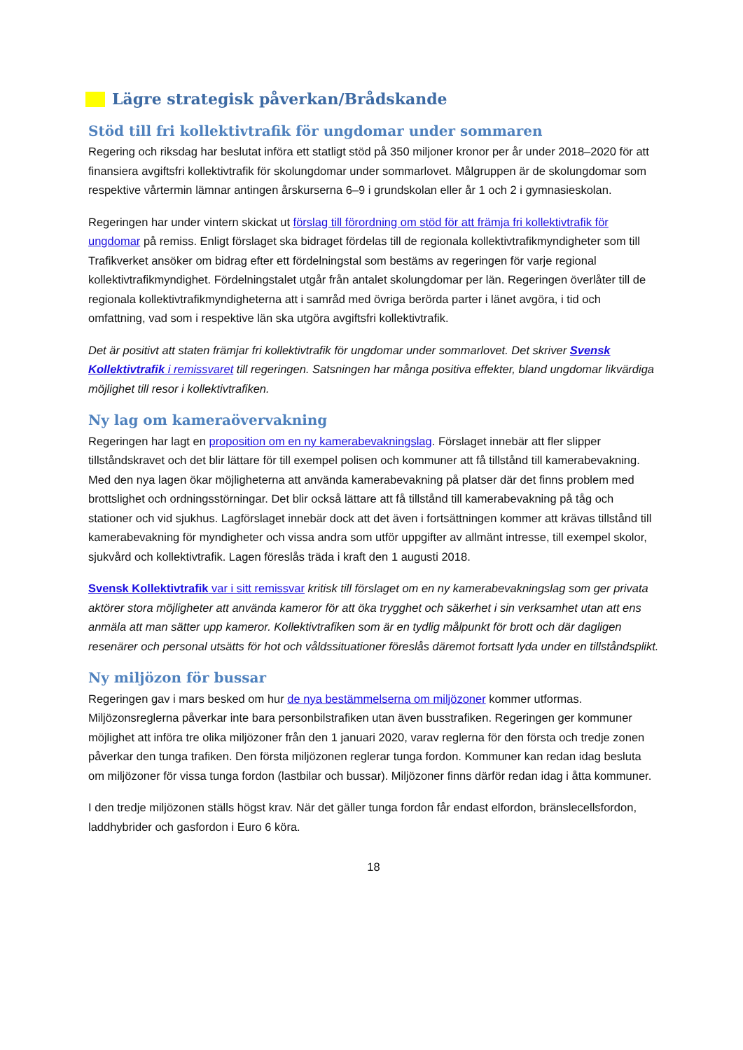Lägre strategisk påverkan/Brådskande
Stöd till fri kollektivtrafik för ungdomar under sommaren
Regering och riksdag har beslutat införa ett statligt stöd på 350 miljoner kronor per år under 2018–2020 för att finansiera avgiftsfri kollektivtrafik för skolungdomar under sommarlovet. Målgruppen är de skolungdomar som respektive vårtermin lämnar antingen årskurserna 6–9 i grundskolan eller år 1 och 2 i gymnasieskolan.
Regeringen har under vintern skickat ut förslag till förordning om stöd för att främja fri kollektivtrafik för ungdomar på remiss. Enligt förslaget ska bidraget fördelas till de regionala kollektivtrafikmyndigheter som till Trafikverket ansöker om bidrag efter ett fördelningstal som bestäms av regeringen för varje regional kollektivtrafikmyndighet. Fördelningstalet utgår från antalet skolungdomar per län. Regeringen överlåter till de regionala kollektivtrafikmyndigheterna att i samråd med övriga berörda parter i länet avgöra, i tid och omfattning, vad som i respektive län ska utgöra avgiftsfri kollektivtrafik.
Det är positivt att staten främjar fri kollektivtrafik för ungdomar under sommarlovet. Det skriver Svensk Kollektivtrafik i remissvaret till regeringen. Satsningen har många positiva effekter, bland ungdomar likvärdiga möjlighet till resor i kollektivtrafiken.
Ny lag om kameraövervakning
Regeringen har lagt en proposition om en ny kamerabevakningslag. Förslaget innebär att fler slipper tillståndskravet och det blir lättare för till exempel polisen och kommuner att få tillstånd till kamerabevakning. Med den nya lagen ökar möjligheterna att använda kamerabevakning på platser där det finns problem med brottslighet och ordningsstörningar. Det blir också lättare att få tillstånd till kamerabevakning på tåg och stationer och vid sjukhus. Lagförslaget innebär dock att det även i fortsättningen kommer att krävas tillstånd till kamerabevakning för myndigheter och vissa andra som utför uppgifter av allmänt intresse, till exempel skolor, sjukvård och kollektivtrafik. Lagen föreslås träda i kraft den 1 augusti 2018.
Svensk Kollektivtrafik var i sitt remissvar kritisk till förslaget om en ny kamerabevakningslag som ger privata aktörer stora möjligheter att använda kameror för att öka trygghet och säkerhet i sin verksamhet utan att ens anmäla att man sätter upp kameror. Kollektivtrafiken som är en tydlig målpunkt för brott och där dagligen resenärer och personal utsätts för hot och våldssituationer föreslås däremot fortsatt lyda under en tillståndsplikt.
Ny miljözon för bussar
Regeringen gav i mars besked om hur de nya bestämmelserna om miljözoner kommer utformas. Miljözonsreglerna påverkar inte bara personbilstrafiken utan även busstrafiken. Regeringen ger kommuner möjlighet att införa tre olika miljözoner från den 1 januari 2020, varav reglerna för den första och tredje zonen påverkar den tunga trafiken. Den första miljözonen reglerar tunga fordon. Kommuner kan redan idag besluta om miljözoner för vissa tunga fordon (lastbilar och bussar). Miljözoner finns därför redan idag i åtta kommuner.
I den tredje miljözonen ställs högst krav. När det gäller tunga fordon får endast elfordon, bränslecellsfordon, laddhybrider och gasfordon i Euro 6 köra.
18